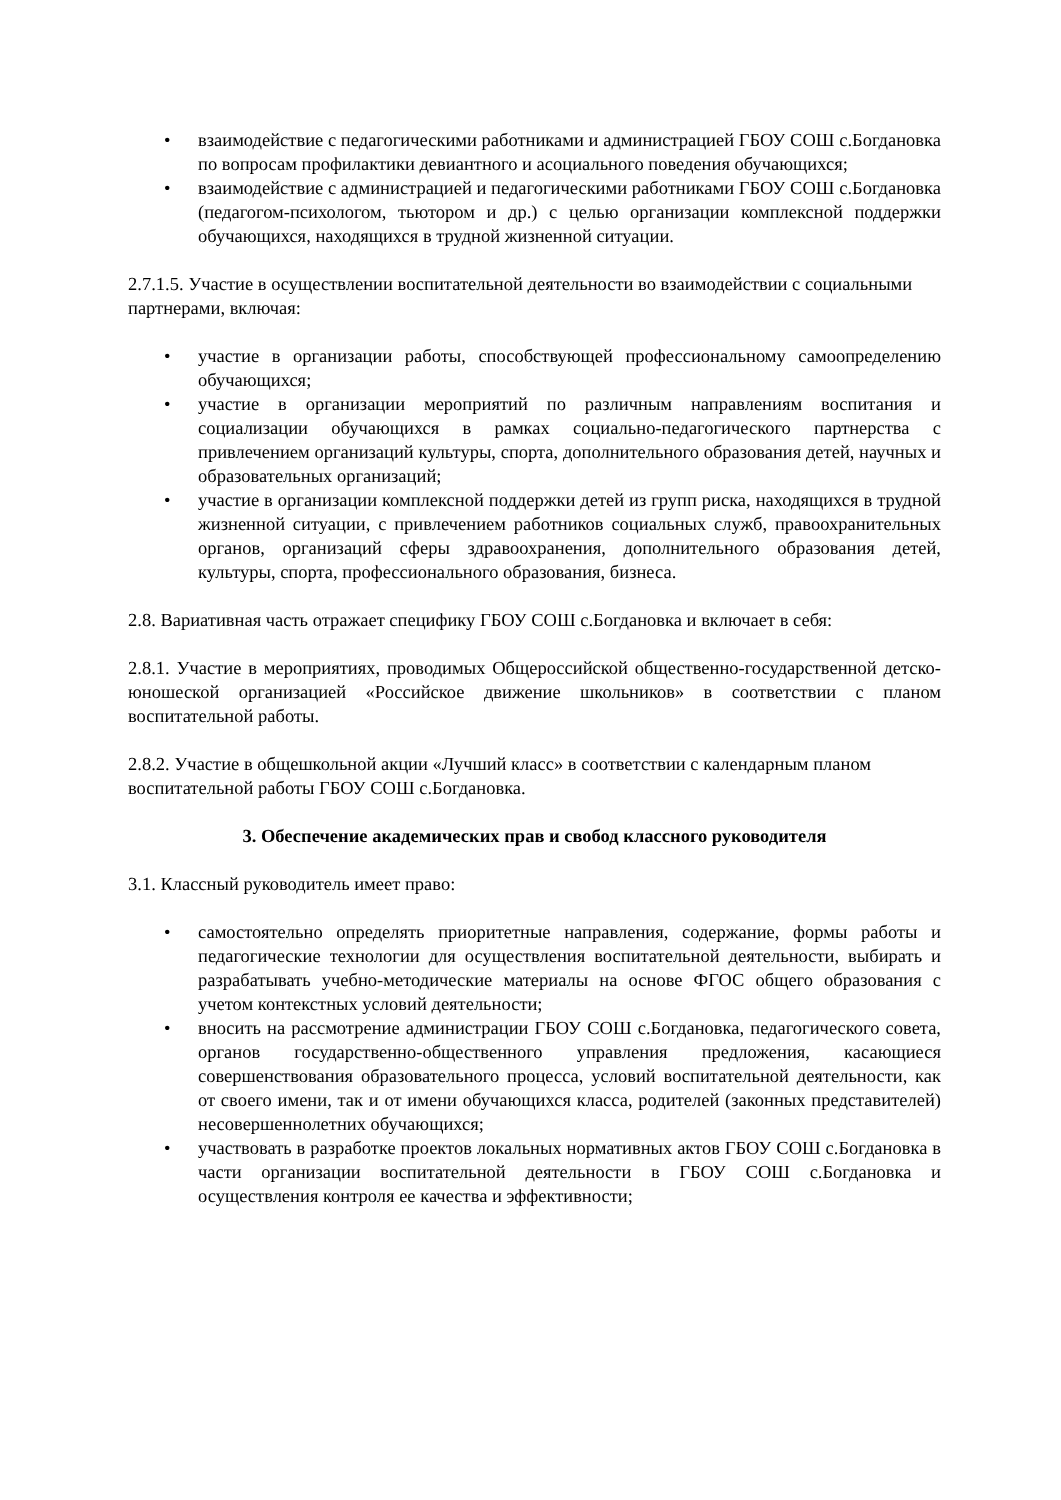• взаимодействие с педагогическими работниками и администрацией ГБОУ СОШ с.Богдановка по вопросам профилактики девиантного и асоциального поведения обучающихся;
• взаимодействие с администрацией и педагогическими работниками ГБОУ СОШ с.Богдановка (педагогом-психологом, тьютором и др.) с целью организации комплексной поддержки обучающихся, находящихся в трудной жизненной ситуации.
2.7.1.5. Участие в осуществлении воспитательной деятельности во взаимодействии с социальными партнерами, включая:
• участие в организации работы, способствующей профессиональному самоопределению обучающихся;
• участие в организации мероприятий по различным направлениям воспитания и социализации обучающихся в рамках социально-педагогического партнерства с привлечением организаций культуры, спорта, дополнительного образования детей, научных и образовательных организаций;
• участие в организации комплексной поддержки детей из групп риска, находящихся в трудной жизненной ситуации, с привлечением работников социальных служб, правоохранительных органов, организаций сферы здравоохранения, дополнительного образования детей, культуры, спорта, профессионального образования, бизнеса.
2.8. Вариативная часть отражает специфику ГБОУ СОШ с.Богдановка и включает в себя:
2.8.1. Участие в мероприятиях, проводимых Общероссийской общественно-государственной детско-юношеской организацией «Российское движение школьников» в соответствии с планом воспитательной работы.
2.8.2. Участие в общешкольной акции «Лучший класс» в соответствии с календарным планом воспитательной работы ГБОУ СОШ с.Богдановка.
3. Обеспечение академических прав и свобод классного руководителя
3.1. Классный руководитель имеет право:
• самостоятельно определять приоритетные направления, содержание, формы работы и педагогические технологии для осуществления воспитательной деятельности, выбирать и разрабатывать учебно-методические материалы на основе ФГОС общего образования с учетом контекстных условий деятельности;
• вносить на рассмотрение администрации ГБОУ СОШ с.Богдановка, педагогического совета, органов государственно-общественного управления предложения, касающиеся совершенствования образовательного процесса, условий воспитательной деятельности, как от своего имени, так и от имени обучающихся класса, родителей (законных представителей) несовершеннолетних обучающихся;
• участвовать в разработке проектов локальных нормативных актов ГБОУ СОШ с.Богдановка в части организации воспитательной деятельности в ГБОУ СОШ с.Богдановка и осуществления контроля ее качества и эффективности;